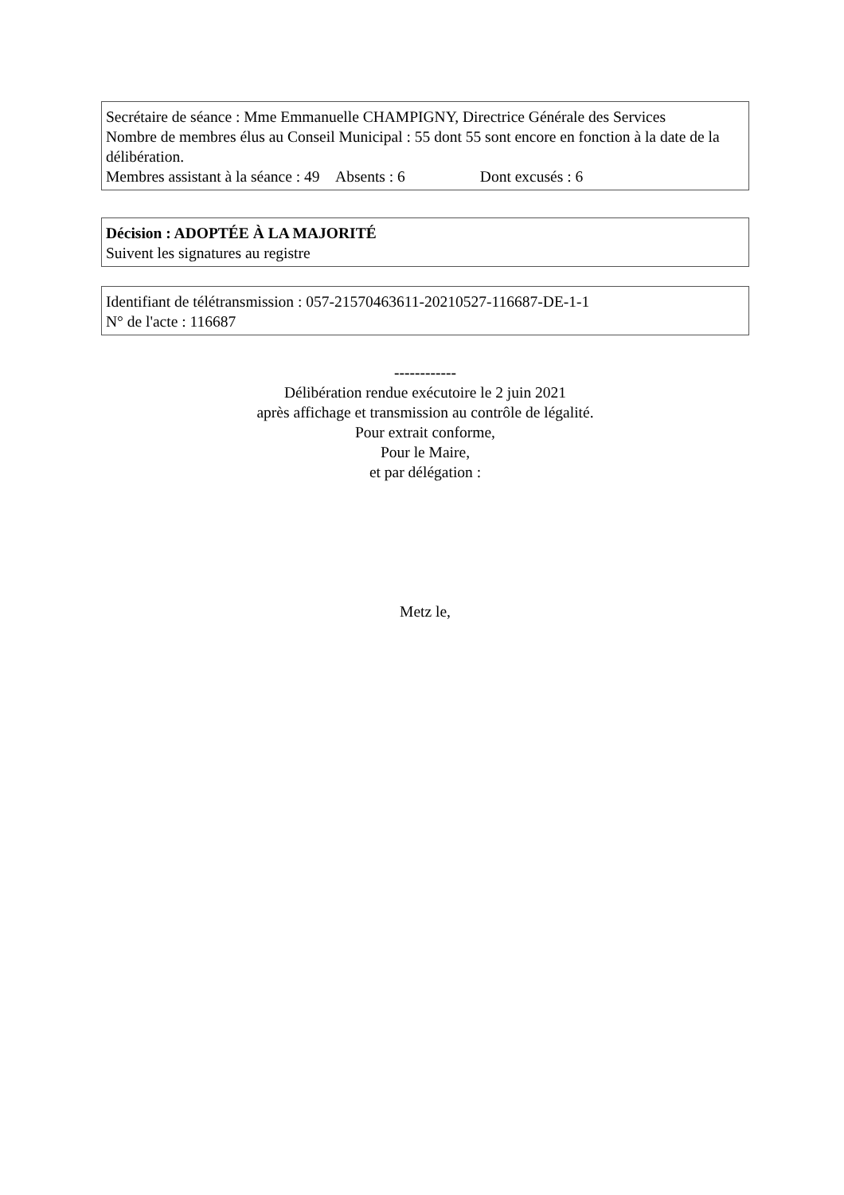Secrétaire de séance : Mme Emmanuelle CHAMPIGNY, Directrice Générale des Services
Nombre de membres élus au Conseil Municipal : 55 dont 55 sont encore en fonction à la date de la délibération.
Membres assistant à la séance : 49 Absents : 6 Dont excusés : 6
Décision : ADOPTÉE À LA MAJORITÉ
Suivent les signatures au registre
Identifiant de télétransmission : 057-21570463611-20210527-116687-DE-1-1
N° de l'acte : 116687
------------
Délibération rendue exécutoire le 2 juin 2021
après affichage et transmission au contrôle de légalité.
Pour extrait conforme,
Pour le Maire,
et par délégation :
Metz le,